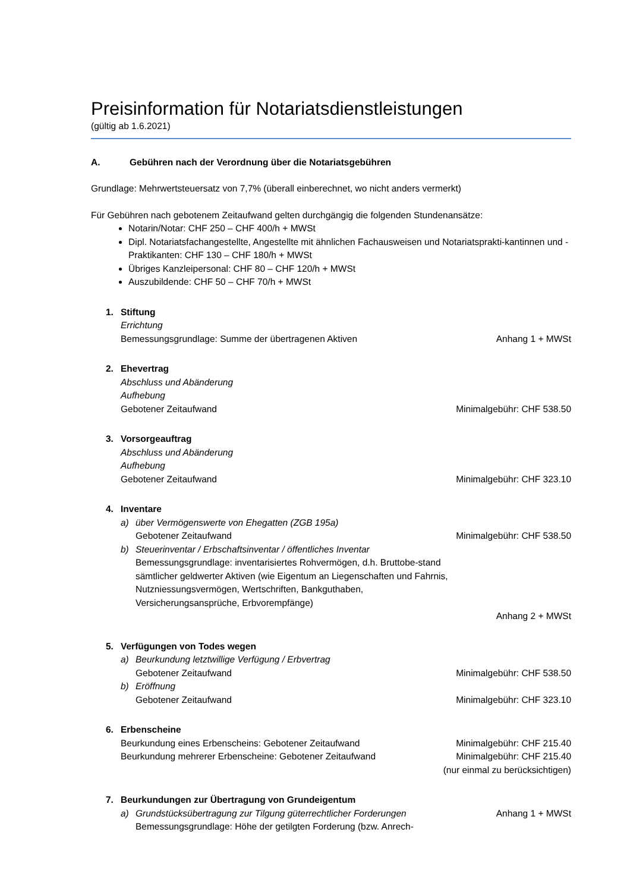Preisinformation für Notariatsdienstleistungen
(gültig ab 1.6.2021)
A. Gebühren nach der Verordnung über die Notariatsgebühren
Grundlage: Mehrwertsteuersatz von 7,7% (überall einberechnet, wo nicht anders vermerkt)
Für Gebühren nach gebotenem Zeitaufwand gelten durchgängig die folgenden Stundenansätze:
Notarin/Notar: CHF 250 – CHF 400/h + MWSt
Dipl. Notariatsfachangestellte, Angestellte mit ähnlichen Fachausweisen und Notariatsprakti-kantinnen und -Praktikanten: CHF 130 – CHF 180/h + MWSt
Übriges Kanzleipersonal: CHF 80 – CHF 120/h + MWSt
Auszubildende: CHF 50 – CHF 70/h + MWSt
1. Stiftung
Errichtung
Bemessungsgrundlage: Summe der übertragenen Aktiven Anhang 1 + MWSt
2. Ehevertrag
Abschluss und Abänderung
Aufhebung
Gebotener Zeitaufwand Minimalgebühr: CHF 538.50
3. Vorsorgeauftrag
Abschluss und Abänderung
Aufhebung
Gebotener Zeitaufwand Minimalgebühr: CHF 323.10
4. Inventare
a) über Vermögenswerte von Ehegatten (ZGB 195a)
Gebotener Zeitaufwand Minimalgebühr: CHF 538.50
b) Steuerinventar / Erbschaftsinventar / öffentliches Inventar
Bemessungsgrundlage: inventarisiertes Rohvermögen, d.h. Bruttobe-stand sämtlicher geldwerter Aktiven (wie Eigentum an Liegenschaften und Fahrnis, Nutzniessungsvermögen, Wertschriften, Bankguthaben, Versicherungsansprüche, Erbvorempfänge)
Anhang 2 + MWSt
5. Verfügungen von Todes wegen
a) Beurkundung letztwillige Verfügung / Erbvertrag
Gebotener Zeitaufwand Minimalgebühr: CHF 538.50
b) Eröffnung
Gebotener Zeitaufwand Minimalgebühr: CHF 323.10
6. Erbenscheine
Beurkundung eines Erbenscheins: Gebotener Zeitaufwand Minimalgebühr: CHF 215.40
Beurkundung mehrerer Erbenscheine: Gebotener Zeitaufwand Minimalgebühr: CHF 215.40
(nur einmal zu berücksichtigen)
7. Beurkundungen zur Übertragung von Grundeigentum
a) Grundstücksübertragung zur Tilgung güterrechtlicher Forderungen Anhang 1 + MWSt
Bemessungsgrundlage: Höhe der getilgten Forderung (bzw. Anrech-